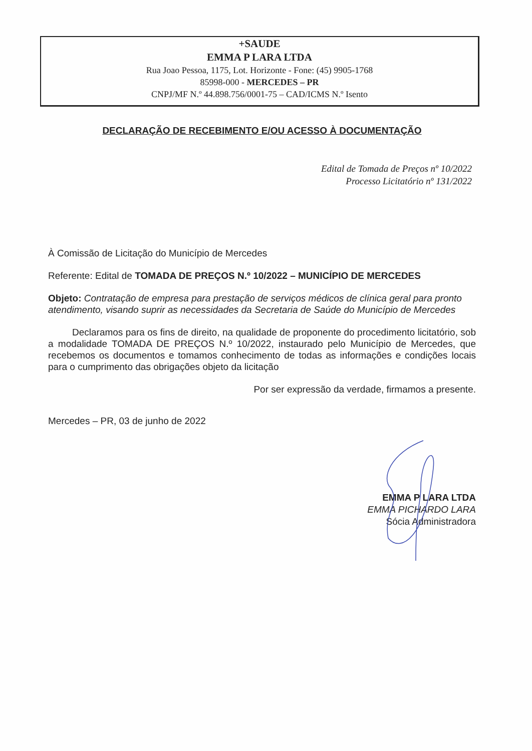+SAUDE
EMMA P LARA LTDA
Rua Joao Pessoa, 1175, Lot. Horizonte - Fone: (45) 9905-1768
85998-000 - MERCEDES – PR
CNPJ/MF N.º 44.898.756/0001-75 – CAD/ICMS N.º Isento
DECLARAÇÃO DE RECEBIMENTO E/OU ACESSO À DOCUMENTAÇÃO
Edital de Tomada de Preços nº 10/2022
Processo Licitatório nº 131/2022
À Comissão de Licitação do Município de Mercedes
Referente: Edital de TOMADA DE PREÇOS N.º 10/2022 – MUNICÍPIO DE MERCEDES
Objeto: Contratação de empresa para prestação de serviços médicos de clínica geral para pronto atendimento, visando suprir as necessidades da Secretaria de Saúde do Município de Mercedes
Declaramos para os fins de direito, na qualidade de proponente do procedimento licitatório, sob a modalidade TOMADA DE PREÇOS N.º 10/2022, instaurado pelo Município de Mercedes, que recebemos os documentos e tomamos conhecimento de todas as informações e condições locais para o cumprimento das obrigações objeto da licitação
Por ser expressão da verdade, firmamos a presente.
Mercedes – PR, 03 de junho de 2022
EMMA P LARA LTDA
EMMA PICHARDO LARA
Sócia Administradora